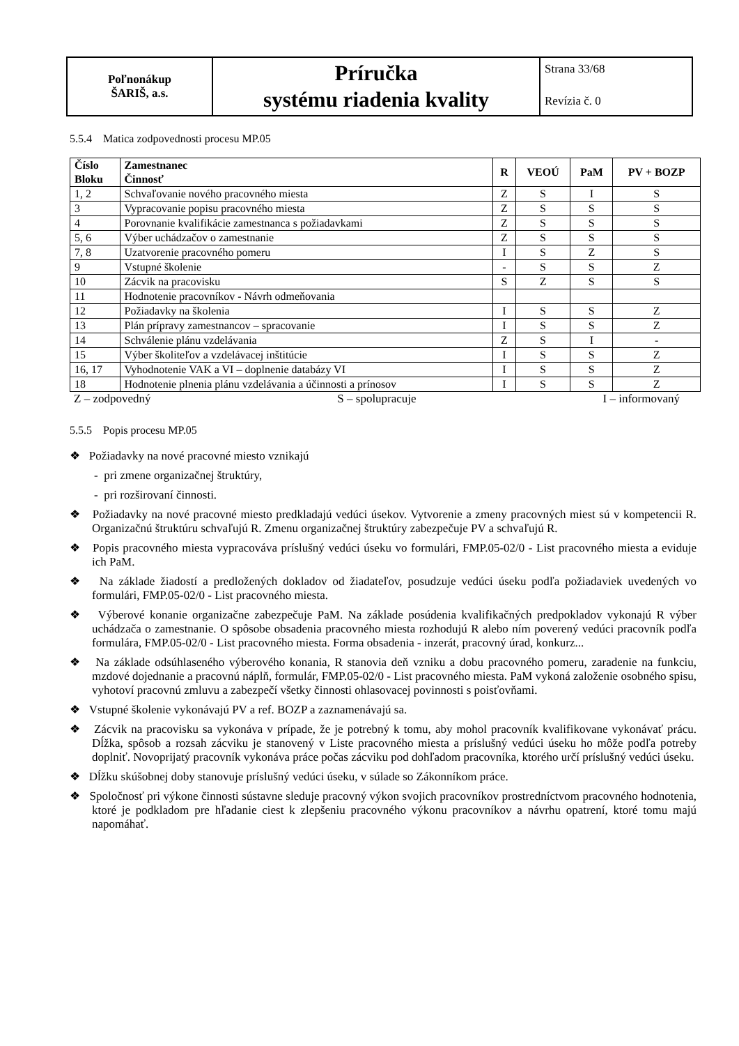| Poľnonákup ŠARIŠ, a.s. | Príručka systému riadenia kvality | Strana 33/68 Revízia č. 0 |
5.5.4 Matica zodpovednosti procesu MP.05
| Číslo Bloku | Zamestnanec Činnosť | R | VEOÚ | PaM | PV + BOZP |
| --- | --- | --- | --- | --- | --- |
| 1, 2 | Schvaľovanie nového pracovného miesta | Z | S | I | S |
| 3 | Vypracovanie popisu pracovného miesta | Z | S | S | S |
| 4 | Porovnanie kvalifikácie zamestnanca s požiadavkami | Z | S | S | S |
| 5, 6 | Výber uchádzačov o zamestnanie | Z | S | S | S |
| 7, 8 | Uzatvorenie pracovného pomeru | I | S | Z | S |
| 9 | Vstupné školenie | - | S | S | Z |
| 10 | Zácvik na pracovisku | S | Z | S | S |
| 11 | Hodnotenie pracovníkov - Návrh odmeňovania | | | | |
| 12 | Požiadavky na školenia | I | S | S | Z |
| 13 | Plán prípravy zamestnancov – spracovanie | I | S | S | Z |
| 14 | Schválenie plánu vzdelávania | Z | S | I | - |
| 15 | Výber školiteľov a vzdelávacej inštitúcie | I | S | S | Z |
| 16, 17 | Vyhodnotenie VAK a VI – doplnenie databázy VI | I | S | S | Z |
| 18 | Hodnotenie plnenia plánu vzdelávania a účinnosti a prínosov | I | S | S | Z |
Z – zodpovedný S – spolupracuje I – informovaný
5.5.5 Popis procesu MP.05
❖ Požiadavky na nové pracovné miesto vznikajú
- pri zmene organizačnej štruktúry,
- pri rozširovaní činnosti.
❖ Požiadavky na nové pracovné miesto predkladajú vedúci úsekov. Vytvorenie a zmeny pracovných miest sú v kompetencii R. Organizačnú štruktúru schvaľujú R. Zmenu organizačnej štruktúry zabezpečuje PV a schvaľujú R.
❖ Popis pracovného miesta vypracováva príslušný vedúci úseku vo formulári, FMP.05-02/0 - List pracovného miesta a eviduje ich PaM.
❖ Na základe žiadostí a predložených dokladov od žiadateľov, posudzuje vedúci úseku podľa požiadaviek uvedených vo formulári, FMP.05-02/0 - List pracovného miesta.
❖ Výberové konanie organizačne zabezpečuje PaM. Na základe posúdenia kvalifikačných predpokladov vykonajú R výber uchádzača o zamestnanie. O spôsobe obsadenia pracovného miesta rozhodujú R alebo ním poverený vedúci pracovník podľa formulára, FMP.05-02/0 - List pracovného miesta. Forma obsadenia - inzerát, pracovný úrad, konkurz...
❖ Na základe odsúhlaseného výberového konania, R stanovia deň vzniku a dobu pracovného pomeru, zaradenie na funkciu, mzdové dojednanie a pracovnú náplň, formulár, FMP.05-02/0 - List pracovného miesta. PaM vykoná založenie osobného spisu, vyhotoví pracovnú zmluvu a zabezpečí všetky činnosti ohlasovacej povinnosti s poisťovňami.
❖ Vstupné školenie vykonávajú PV a ref. BOZP a zaznamenávajú sa.
❖ Zácvik na pracovisku sa vykonáva v prípade, že je potrebný k tomu, aby mohol pracovník kvalifikovane vykonávať prácu. Dĺžka, spôsob a rozsah zácviku je stanovený v Liste pracovného miesta a príslušný vedúci úseku ho môže podľa potreby doplniť. Novoprijatý pracovník vykonáva práce počas zácviku pod dohľadom pracovníka, ktorého určí príslušný vedúci úseku.
❖ Dĺžku skúšobnej doby stanovuje príslušný vedúci úseku, v súlade so Zákonníkom práce.
❖ Spoločnosť pri výkone činnosti sústavne sleduje pracovný výkon svojich pracovníkov prostredníctvom pracovného hodnotenia, ktoré je podkladom pre hľadanie ciest k zlepšeniu pracovného výkonu pracovníkov a návrhu opatrení, ktoré tomu majú napomáhať.